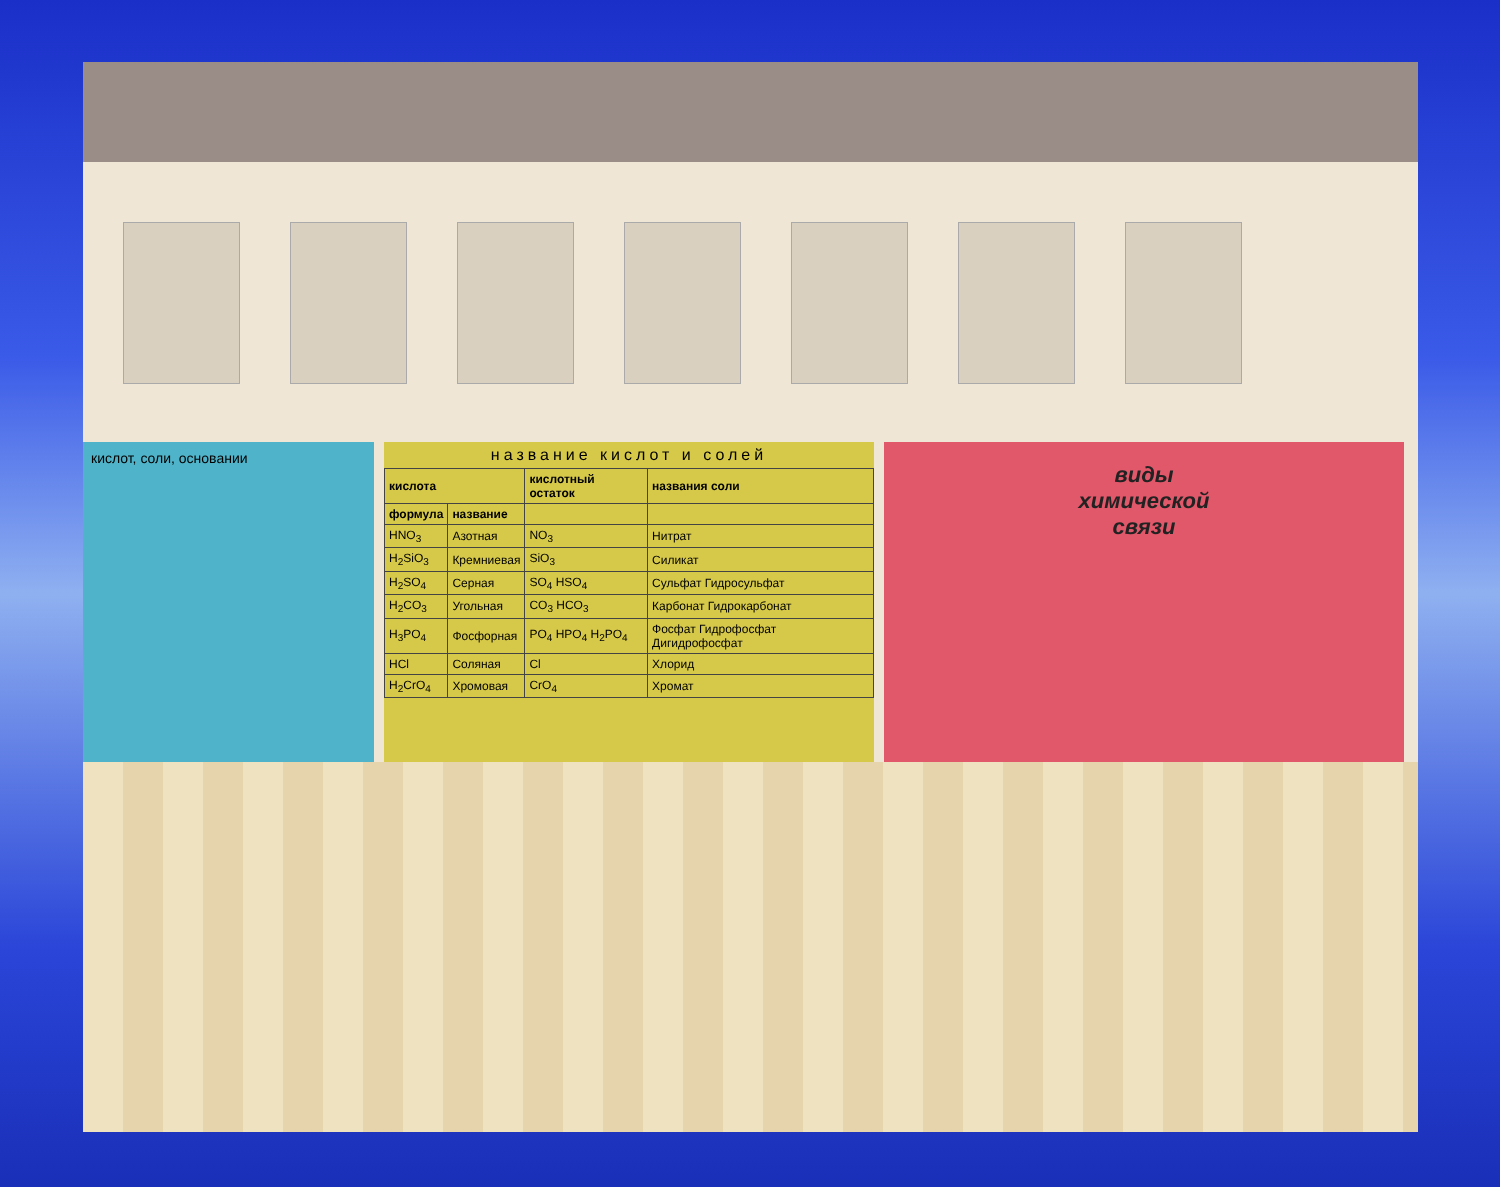кислот, соли, основании
название кислот и солей
| кислота | | кислотный остаток | названия соли |
| --- | --- | --- | --- |
| формула | название | | |
| HNO<sub>3</sub> | Азотная | NO<sub>3</sub> | Нитрат |
| H<sub>2</sub>SiO<sub>3</sub> | Кремниевая | SiO<sub>3</sub> | Силикат |
| H<sub>2</sub>SO<sub>4</sub> | Серная | SO<sub>4</sub> HSO<sub>4</sub> | Сульфат Гидросульфат |
| H<sub>2</sub>CO<sub>3</sub> | Угольная | CO<sub>3</sub> HCO<sub>3</sub> | Карбонат Гидрокарбонат |
| H<sub>3</sub>PO<sub>4</sub> | Фосфорная | PO<sub>4</sub> HPO<sub>4</sub> H<sub>2</sub>PO<sub>4</sub> | Фосфат Гидрофосфат Дигидрофосфат |
| HCl | Соляная | Cl | Хлорид |
| H<sub>2</sub>CrO<sub>4</sub> | Хромовая | CrO<sub>4</sub> | Хромат |
виды
химической
связи